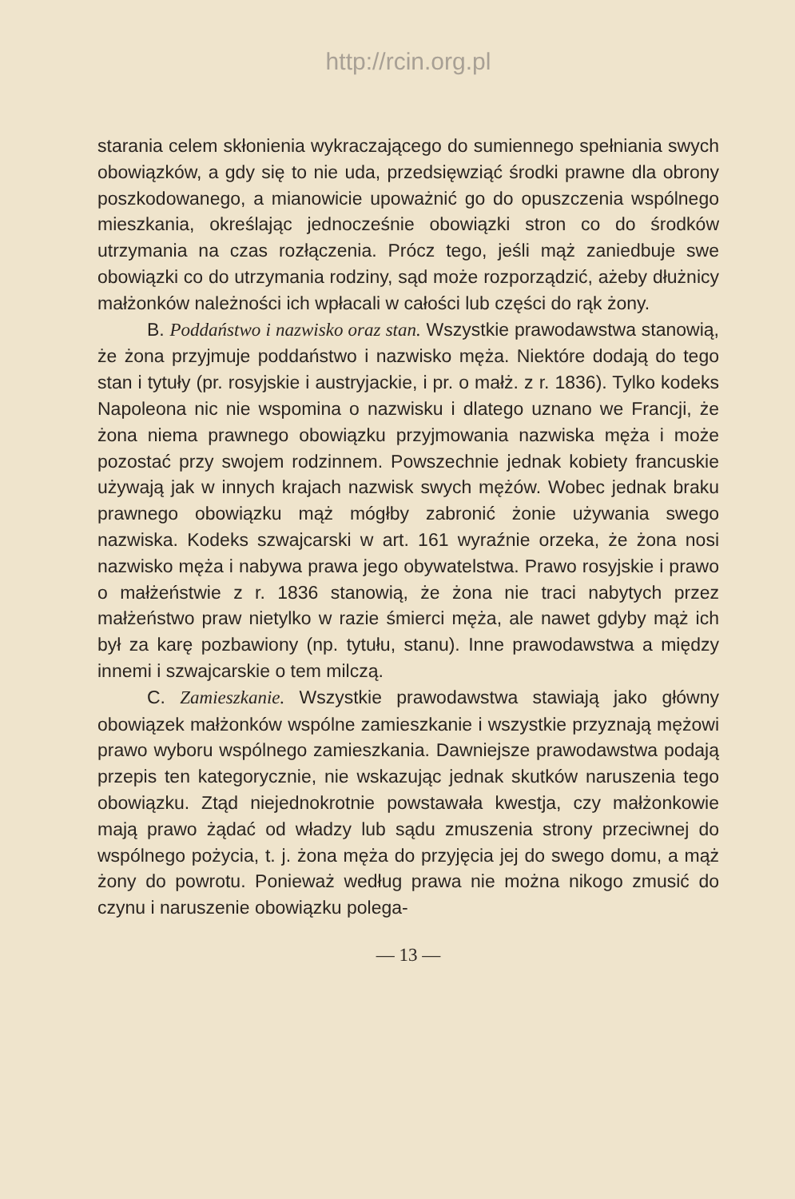http://rcin.org.pl
starania celem skłonienia wykraczającego do sumiennego spełniania swych obowiązków, a gdy się to nie uda, przedsięwziąć środki prawne dla obrony poszkodowanego, a mianowicie upoważnić go do opuszczenia wspólnego mieszkania, określając jednocześnie obowiązki stron co do środków utrzymania na czas rozłączenia. Prócz tego, jeśli mąż zaniedbuje swe obowiązki co do utrzymania rodziny, sąd może rozporządzić, ażeby dłużnicy małżonków należności ich wpłacali w całości lub części do rąk żony.
B. Poddaństwo i nazwisko oraz stan. Wszystkie prawodawstwa stanowią, że żona przyjmuje poddaństwo i nazwisko męża. Niektóre dodają do tego stan i tytuły (pr. rosyjskie i austryjackie, i pr. o małż. z r. 1836). Tylko kodeks Napoleona nic nie wspomina o nazwisku i dlatego uznano we Francji, że żona niema prawnego obowiązku przyjmowania nazwiska męża i może pozostać przy swojem rodzinnem. Powszechnie jednak kobiety francuskie używają jak w innych krajach nazwisk swych mężów. Wobec jednak braku prawnego obowiązku mąż mógłby zabronić żonie używania swego nazwiska. Kodeks szwajcarski w art. 161 wyraźnie orzeka, że żona nosi nazwisko męża i nabywa prawa jego obywatelstwa. Prawo rosyjskie i prawo o małżeństwie z r. 1836 stanowią, że żona nie traci nabytych przez małżeństwo praw nietylko w razie śmierci męża, ale nawet gdyby mąż ich był za karę pozbawiony (np. tytułu, stanu). Inne prawodawstwa a między innemi i szwajcarskie o tem milczą.
C. Zamieszkanie. Wszystkie prawodawstwa stawiają jako główny obowiązek małżonków wspólne zamieszkanie i wszystkie przyznają mężowi prawo wyboru wspólnego zamieszkania. Dawniejsze prawodawstwa podają przepis ten kategorycznie, nie wskazując jednak skutków naruszenia tego obowiązku. Ztąd niejednokrotnie powstawała kwestja, czy małżonkowie mają prawo żądać od władzy lub sądu zmuszenia strony przeciwnej do wspólnego pożycia, t. j. żona męża do przyjęcia jej do swego domu, a mąż żony do powrotu. Ponieważ według prawa nie można nikogo zmusić do czynu i naruszenie obowiązku polega-
— 13 —